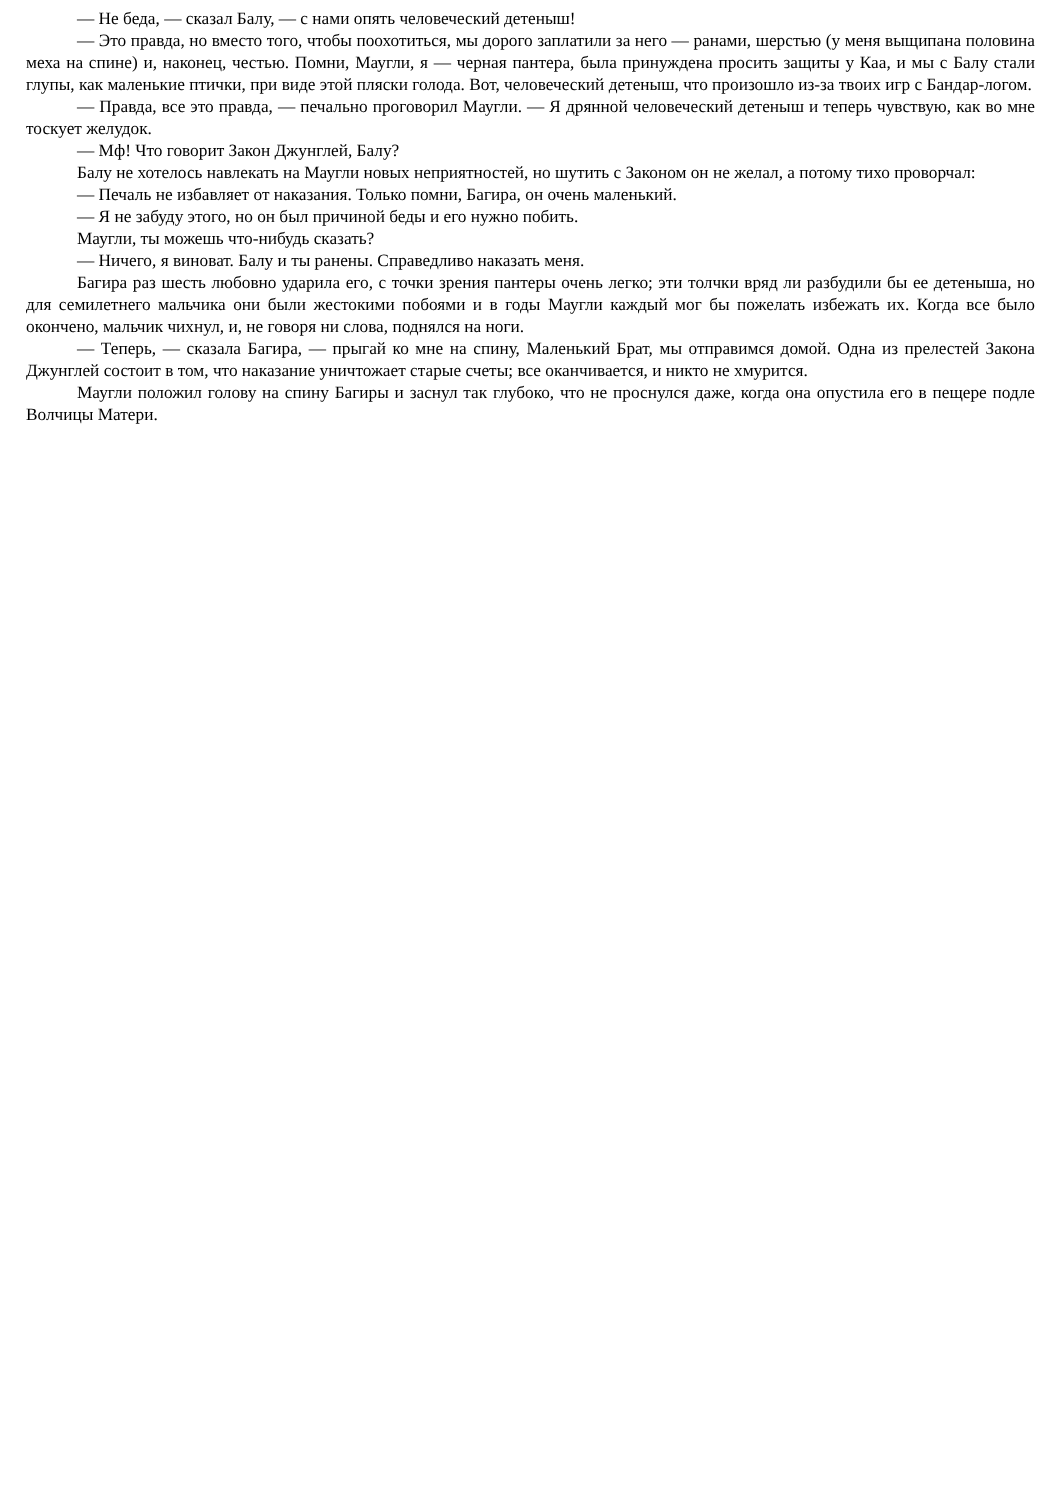— Не беда, — сказал Балу, — с нами опять человеческий детеныш!
— Это правда, но вместо того, чтобы поохотиться, мы дорого заплатили за него — ранами, шерстью (у меня выщипана половина меха на спине) и, наконец, честью. Помни, Маугли, я — черная пантера, была принуждена просить защиты у Каа, и мы с Балу стали глупы, как маленькие птички, при виде этой пляски голода. Вот, человеческий детеныш, что произошло из-за твоих игр с Бандар-логом.
— Правда, все это правда, — печально проговорил Маугли. — Я дрянной человеческий детеныш и теперь чувствую, как во мне тоскует желудок.
— Мф! Что говорит Закон Джунглей, Балу?
Балу не хотелось навлекать на Маугли новых неприятностей, но шутить с Законом он не желал, а потому тихо проворчал:
— Печаль не избавляет от наказания. Только помни, Багира, он очень маленький.
— Я не забуду этого, но он был причиной беды и его нужно побить.
Маугли, ты можешь что-нибудь сказать?
— Ничего, я виноват. Балу и ты ранены. Справедливо наказать меня.
Багира раз шесть любовно ударила его, с точки зрения пантеры очень легко; эти толчки вряд ли разбудили бы ее детеныша, но для семилетнего мальчика они были жестокими побоями и в годы Маугли каждый мог бы пожелать избежать их. Когда все было окончено, мальчик чихнул, и, не говоря ни слова, поднялся на ноги.
— Теперь, — сказала Багира, — прыгай ко мне на спину, Маленький Брат, мы отправимся домой. Одна из прелестей Закона Джунглей состоит в том, что наказание уничтожает старые счеты; все оканчивается, и никто не хмурится.
Маугли положил голову на спину Багиры и заснул так глубоко, что не проснулся даже, когда она опустила его в пещере подле Волчицы Матери.